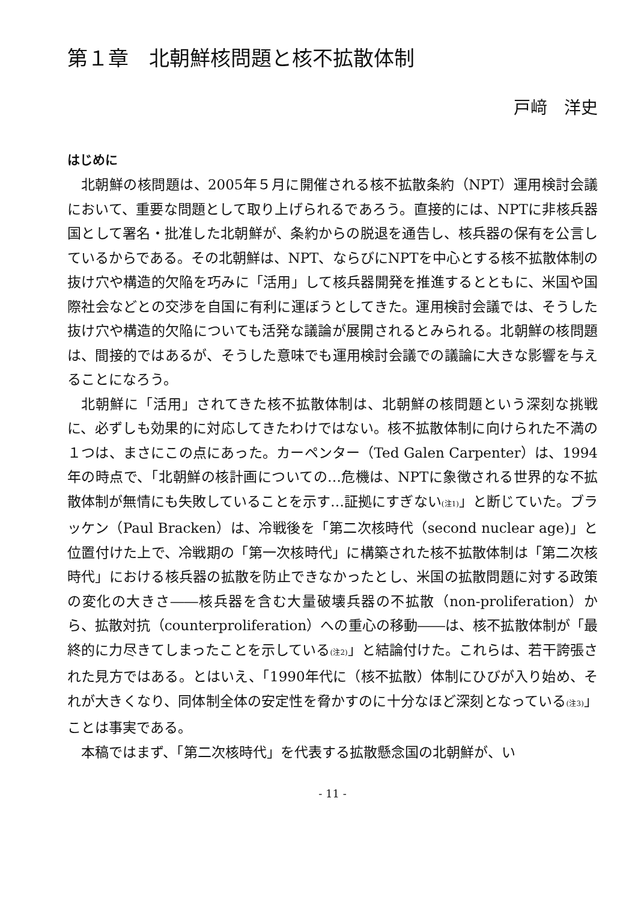第１章　北朝鮮核問題と核不拡散体制
戸﨑　洋史
はじめに
北朝鮮の核問題は、2005年５月に開催される核不拡散条約（NPT）運用検討会議において、重要な問題として取り上げられるであろう。直接的には、NPTに非核兵器国として署名・批准した北朝鮮が、条約からの脱退を通告し、核兵器の保有を公言しているからである。その北朝鮮は、NPT、ならびにNPTを中心とする核不拡散体制の抜け穴や構造的欠陥を巧みに「活用」して核兵器開発を推進するとともに、米国や国際社会などとの交渉を自国に有利に運ぼうとしてきた。運用検討会議では、そうした抜け穴や構造的欠陥についても活発な議論が展開されるとみられる。北朝鮮の核問題は、間接的ではあるが、そうした意味でも運用検討会議での議論に大きな影響を与えることになろう。
北朝鮮に「活用」されてきた核不拡散体制は、北朝鮮の核問題という深刻な挑戦に、必ずしも効果的に対応してきたわけではない。核不拡散体制に向けられた不満の１つは、まさにこの点にあった。カーペンター（Ted Galen Carpenter）は、1994年の時点で、「北朝鮮の核計画についての…危機は、NPTに象徴される世界的な不拡散体制が無情にも失敗していることを示す…証拠にすぎない<sup>(注1)</sup>」と断じていた。ブラッケン（Paul Bracken）は、冷戦後を「第二次核時代（second nuclear age)」と位置付けた上で、冷戦期の「第一次核時代」に構築された核不拡散体制は「第二次核時代」における核兵器の拡散を防止できなかったとし、米国の拡散問題に対する政策の変化の大きさ――核兵器を含む大量破壊兵器の不拡散（non-proliferation）から、拡散対抗（counterproliferation）への重心の移動――は、核不拡散体制が「最終的に力尽きてしまったことを示している<sup>(注2)</sup>」と結論付けた。これらは、若干誇張された見方ではある。とはいえ、「1990年代に（核不拡散）体制にひびが入り始め、それが大きくなり、同体制全体の安定性を脅かすのに十分なほど深刻となっている<sup>(注3)</sup>」ことは事実である。
本稿ではまず、「第二次核時代」を代表する拡散懸念国の北朝鮮が、い
- 11 -